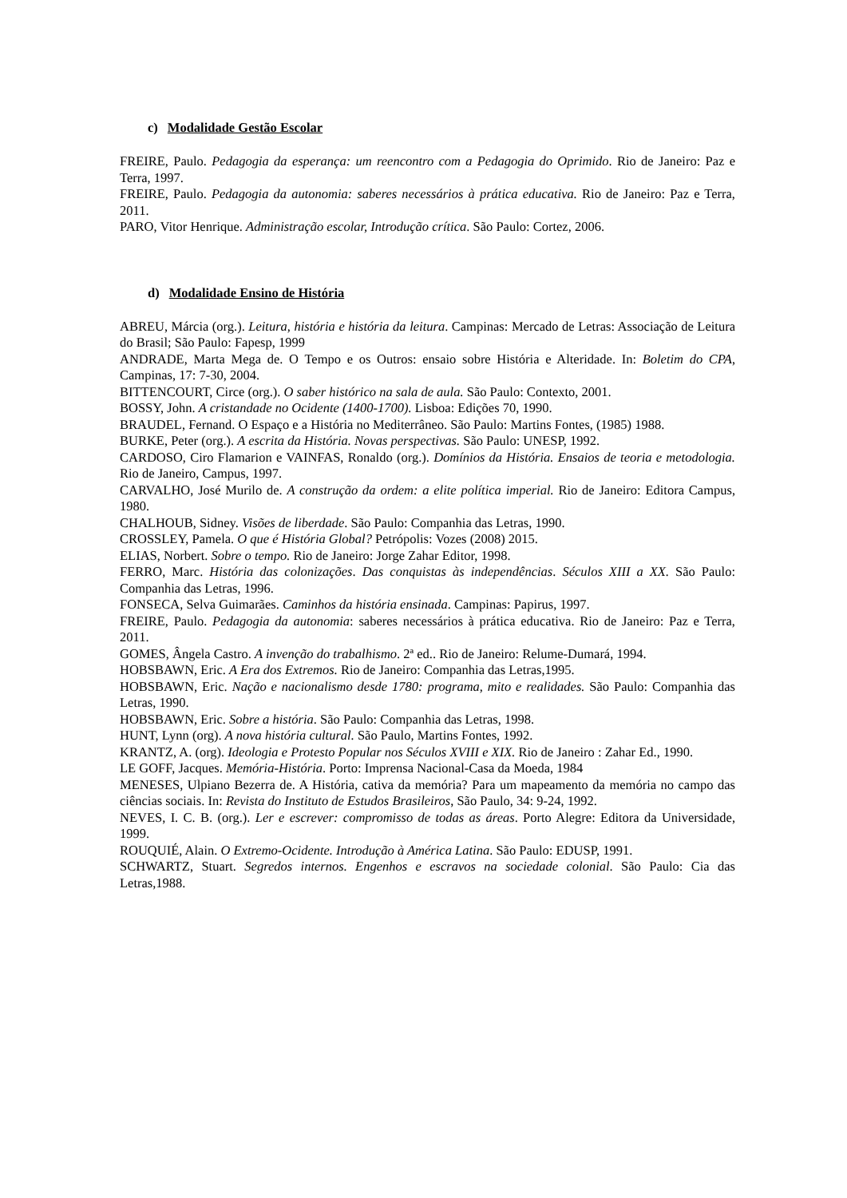c) Modalidade Gestão Escolar
FREIRE, Paulo. Pedagogia da esperança: um reencontro com a Pedagogia do Oprimido. Rio de Janeiro: Paz e Terra, 1997.
FREIRE, Paulo. Pedagogia da autonomia: saberes necessários à prática educativa. Rio de Janeiro: Paz e Terra, 2011.
PARO, Vitor Henrique. Administração escolar, Introdução crítica. São Paulo: Cortez, 2006.
d) Modalidade Ensino de História
ABREU, Márcia (org.). Leitura, história e história da leitura. Campinas: Mercado de Letras: Associação de Leitura do Brasil; São Paulo: Fapesp, 1999
ANDRADE, Marta Mega de. O Tempo e os Outros: ensaio sobre História e Alteridade. In: Boletim do CPA, Campinas, 17: 7-30, 2004.
BITTENCOURT, Circe (org.). O saber histórico na sala de aula. São Paulo: Contexto, 2001.
BOSSY, John. A cristandade no Ocidente (1400-1700). Lisboa: Edições 70, 1990.
BRAUDEL, Fernand. O Espaço e a História no Mediterrâneo. São Paulo: Martins Fontes, (1985) 1988.
BURKE, Peter (org.). A escrita da História. Novas perspectivas. São Paulo: UNESP, 1992.
CARDOSO, Ciro Flamarion e VAINFAS, Ronaldo (org.). Domínios da História. Ensaios de teoria e metodologia. Rio de Janeiro, Campus, 1997.
CARVALHO, José Murilo de. A construção da ordem: a elite política imperial. Rio de Janeiro: Editora Campus, 1980.
CHALHOUB, Sidney. Visões de liberdade. São Paulo: Companhia das Letras, 1990.
CROSSLEY, Pamela. O que é História Global? Petrópolis: Vozes (2008) 2015.
ELIAS, Norbert. Sobre o tempo. Rio de Janeiro: Jorge Zahar Editor, 1998.
FERRO, Marc. História das colonizações. Das conquistas às independências. Séculos XIII a XX. São Paulo: Companhia das Letras, 1996.
FONSECA, Selva Guimarães. Caminhos da história ensinada. Campinas: Papirus, 1997.
FREIRE, Paulo. Pedagogia da autonomia: saberes necessários à prática educativa. Rio de Janeiro: Paz e Terra, 2011.
GOMES, Ângela Castro. A invenção do trabalhismo. 2ª ed.. Rio de Janeiro: Relume-Dumará, 1994.
HOBSBAWN, Eric. A Era dos Extremos. Rio de Janeiro: Companhia das Letras,1995.
HOBSBAWN, Eric. Nação e nacionalismo desde 1780: programa, mito e realidades. São Paulo: Companhia das Letras, 1990.
HOBSBAWN, Eric. Sobre a história. São Paulo: Companhia das Letras, 1998.
HUNT, Lynn (org). A nova história cultural. São Paulo, Martins Fontes, 1992.
KRANTZ, A. (org). Ideologia e Protesto Popular nos Séculos XVIII e XIX. Rio de Janeiro : Zahar Ed., 1990.
LE GOFF, Jacques. Memória-História. Porto: Imprensa Nacional-Casa da Moeda, 1984
MENESES, Ulpiano Bezerra de. A História, cativa da memória? Para um mapeamento da memória no campo das ciências sociais. In: Revista do Instituto de Estudos Brasileiros, São Paulo, 34: 9-24, 1992.
NEVES, I. C. B. (org.). Ler e escrever: compromisso de todas as áreas. Porto Alegre: Editora da Universidade, 1999.
ROUQUIÉ, Alain. O Extremo-Ocidente. Introdução à América Latina. São Paulo: EDUSP, 1991.
SCHWARTZ, Stuart. Segredos internos. Engenhos e escravos na sociedade colonial. São Paulo: Cia das Letras,1988.